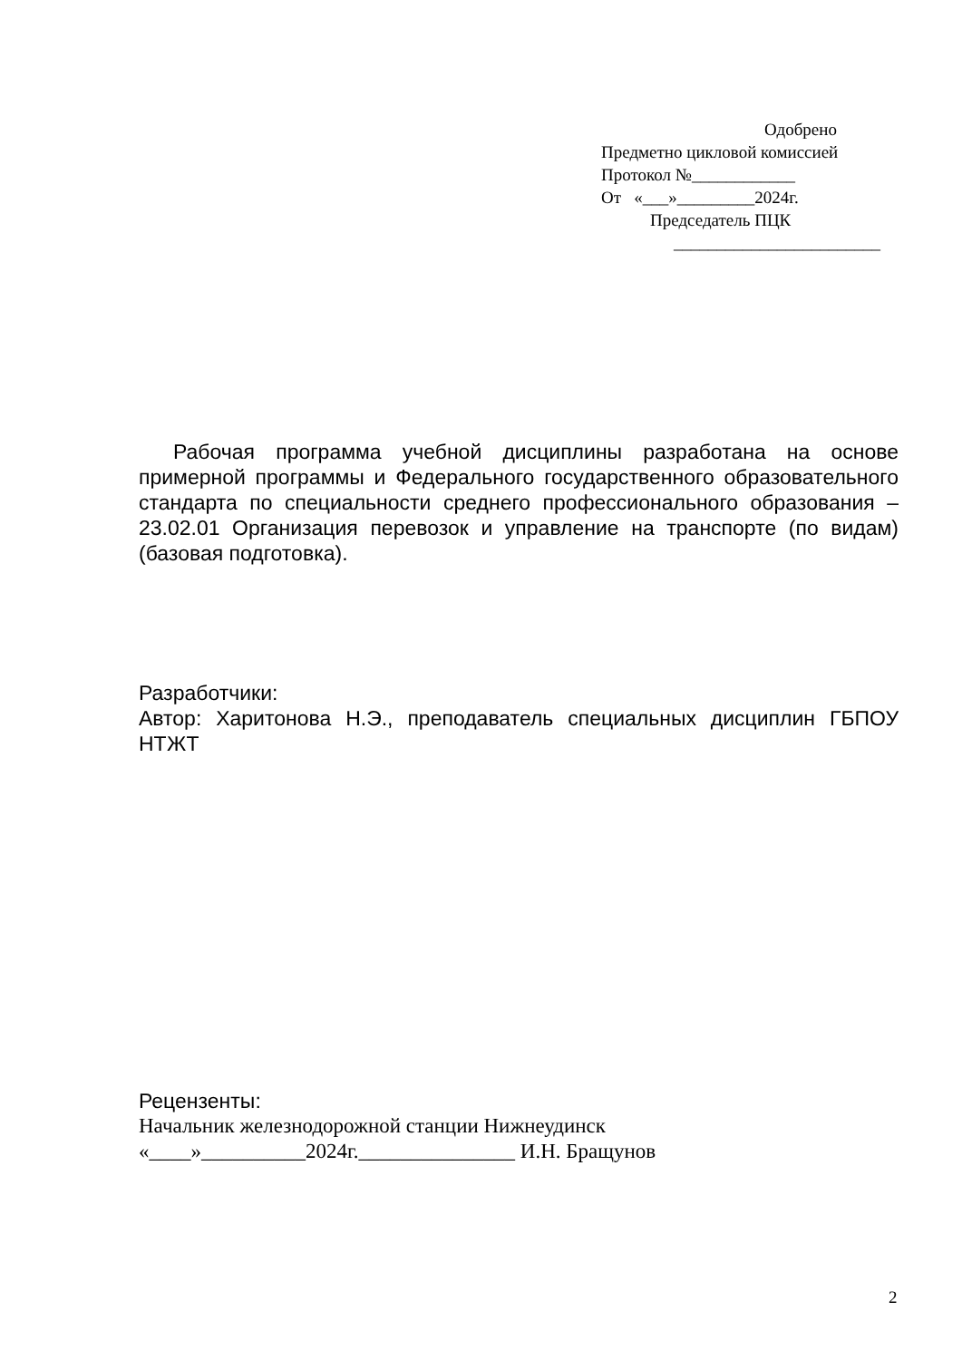Одобрено
Предметно цикловой комиссией
Протокол №____________
От «___»_________2024г.
Председатель ПЦК
________________________
Рабочая программа учебной дисциплины разработана на основе примерной программы и Федерального государственного образовательного стандарта по специальности среднего профессионального образования – 23.02.01 Организация перевозок и управление на транспорте (по видам) (базовая подготовка).
Разработчики:
Автор: Харитонова Н.Э., преподаватель специальных дисциплин ГБПОУ НТЖТ
Рецензенты:
Начальник железнодорожной станции Нижнеудинск
«____»__________2024г._______________ И.Н. Бращунов
2